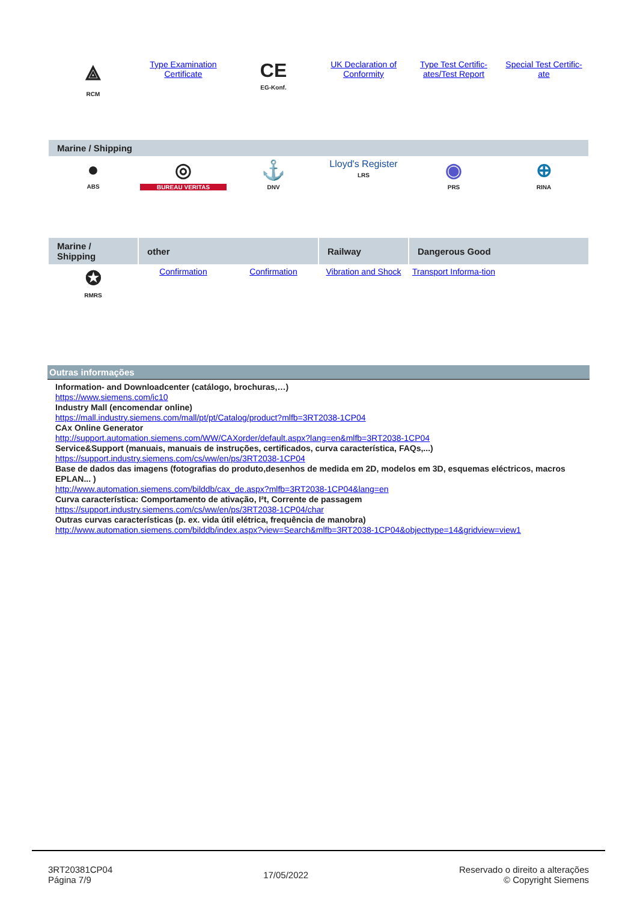| ⟁ RCM | Type Examination Certificate | CE EG-Konf. | UK Declaration of Conformity | Type Test Certific-ates/Test Report | Special Test Certific-ate |
| Marine / Shipping | | | | | |
| --- | --- | --- | --- | --- | --- |
| ● ABS | ◎ BUREAU VERITAS | ⚓ DNV | Lloyd's Register LRS | ◉ PRS | ⊕ RINA |
| Marine / Shipping | other | | Railway | Dangerous Good | |
| --- | --- | --- | --- | --- | --- |
| ✪ RMRS | Confirmation | Confirmation | Vibration and Shock | Transport Informa-tion | |
Outras informações
Information- and Downloadcenter (catálogo, brochuras,…)
https://www.siemens.com/ic10
Industry Mall (encomendar online)
https://mall.industry.siemens.com/mall/pt/pt/Catalog/product?mlfb=3RT2038-1CP04
CAx Online Generator
http://support.automation.siemens.com/WW/CAXorder/default.aspx?lang=en&mlfb=3RT2038-1CP04
Service&Support (manuais, manuais de instruções, certificados, curva característica, FAQs,...)
https://support.industry.siemens.com/cs/ww/en/ps/3RT2038-1CP04
Base de dados das imagens (fotografias do produto,desenhos de medida em 2D, modelos em 3D, esquemas eléctricos, macros EPLAN... )
http://www.automation.siemens.com/bilddb/cax_de.aspx?mlfb=3RT2038-1CP04&lang=en
Curva característica: Comportamento de ativação, I²t, Corrente de passagem
https://support.industry.siemens.com/cs/ww/en/ps/3RT2038-1CP04/char
Outras curvas características (p. ex. vida útil elétrica, frequência de manobra)
http://www.automation.siemens.com/bilddb/index.aspx?view=Search&mlfb=3RT2038-1CP04&objecttype=14&gridview=view1
3RT20381CP04
Página 7/9
17/05/2022
Reservado o direito a alterações
© Copyright Siemens